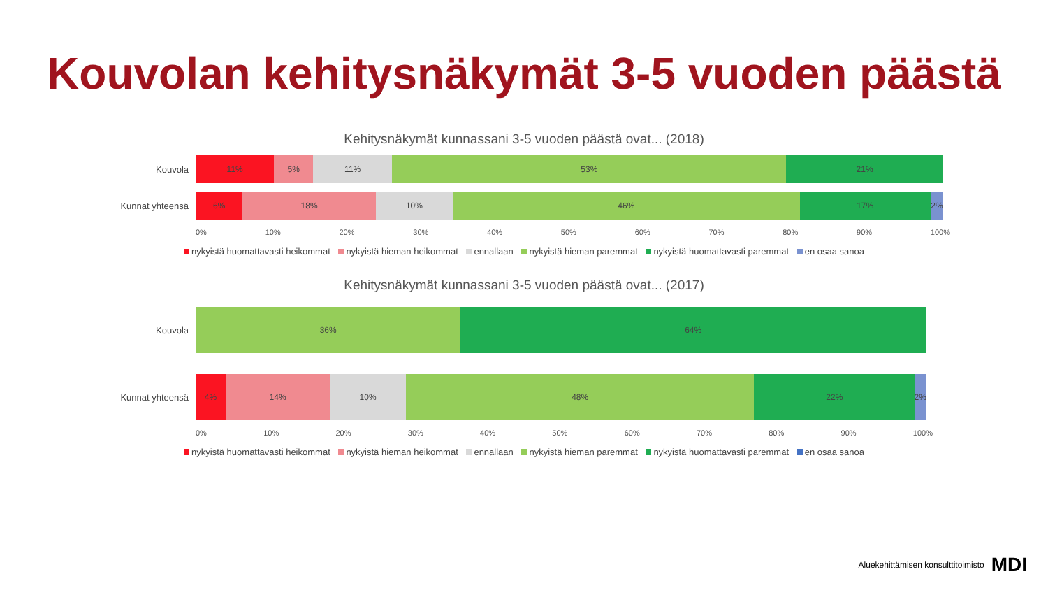Kouvolan kehitysnäkymät 3-5 vuoden päästä
Kehitysnäkymät kunnassani 3-5 vuoden päästä ovat... (2018)
Kouvola
11% 5% 11% 53% 21%
Kunnat yhteensä
6% 18% 10% 46% 17% 2%
0% 10% 20% 30% 40% 50% 60% 70% 80% 90% 100%
nykyistä huomattavasti heikommat nykyistä hieman heikommat ennallaan nykyistä hieman paremmat nykyistä huomattavasti paremmat en osaa sanoa
Kehitysnäkymät kunnassani 3-5 vuoden päästä ovat... (2017)
Kouvola
36% 64%
Kunnat yhteensä
4% 14% 10% 48% 22% 2%
0% 10% 20% 30% 40% 50% 60% 70% 80% 90% 100%
nykyistä huomattavasti heikommat nykyistä hieman heikommat ennallaan nykyistä hieman paremmat nykyistä huomattavasti paremmat en osaa sanoa
Aluekehittämisen konsulttitoimisto MDI